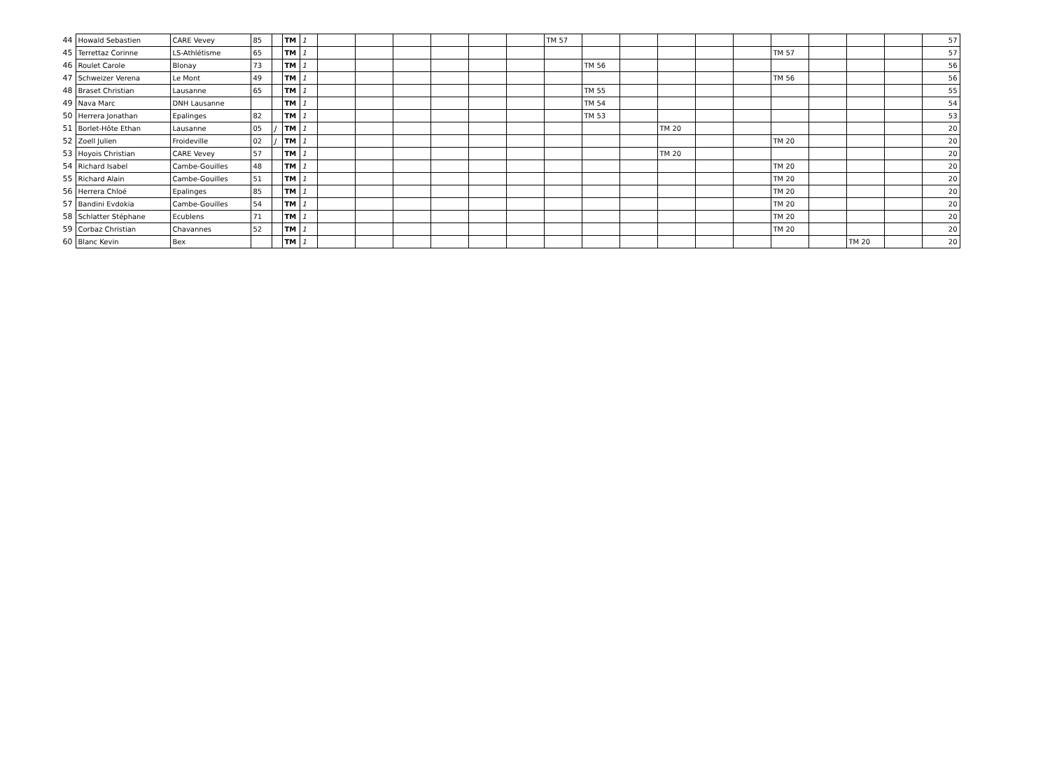| 44 | Howald Sebastien | CARE Vevey | 85 | | TM | 1 | | | | | | | TM 57 | | | | | | | | | | 57 |
| 45 | Terrettaz Corinne | LS-Athlétisme | 65 | | TM | 1 | | | | | | | | | | | | | TM 57 | | | | 57 |
| 46 | Roulet Carole | Blonay | 73 | | TM | 1 | | | | | | | | TM 56 | | | | | | | | | 56 |
| 47 | Schweizer Verena | Le Mont | 49 | | TM | 1 | | | | | | | | | | | | | TM 56 | | | | 56 |
| 48 | Braset Christian | Lausanne | 65 | | TM | 1 | | | | | | | | TM 55 | | | | | | | | | 55 |
| 49 | Nava Marc | DNH Lausanne | | | TM | 1 | | | | | | | | TM 54 | | | | | | | | | 54 |
| 50 | Herrera Jonathan | Epalinges | 82 | | TM | 1 | | | | | | | | TM 53 | | | | | | | | | 53 |
| 51 | Borlet-Hôte Ethan | Lausanne | 05 | J | TM | 1 | | | | | | | | | | TM 20 | | | | | | | 20 |
| 52 | Zoell Julien | Froideville | 02 | J | TM | 1 | | | | | | | | | | | | | TM 20 | | | | 20 |
| 53 | Hoyois Christian | CARE Vevey | 57 | | TM | 1 | | | | | | | | | | TM 20 | | | | | | | 20 |
| 54 | Richard Isabel | Cambe-Gouilles | 48 | | TM | 1 | | | | | | | | | | | | | TM 20 | | | | 20 |
| 55 | Richard Alain | Cambe-Gouilles | 51 | | TM | 1 | | | | | | | | | | | | | TM 20 | | | | 20 |
| 56 | Herrera Chloé | Epalinges | 85 | | TM | 1 | | | | | | | | | | | | | TM 20 | | | | 20 |
| 57 | Bandini Evdokia | Cambe-Gouilles | 54 | | TM | 1 | | | | | | | | | | | | | TM 20 | | | | 20 |
| 58 | Schlatter Stéphane | Ecublens | 71 | | TM | 1 | | | | | | | | | | | | | TM 20 | | | | 20 |
| 59 | Corbaz Christian | Chavannes | 52 | | TM | 1 | | | | | | | | | | | | | TM 20 | | | | 20 |
| 60 | Blanc Kevin | Bex | | | TM | 1 | | | | | | | | | | | | | | | TM 20 | | 20 |